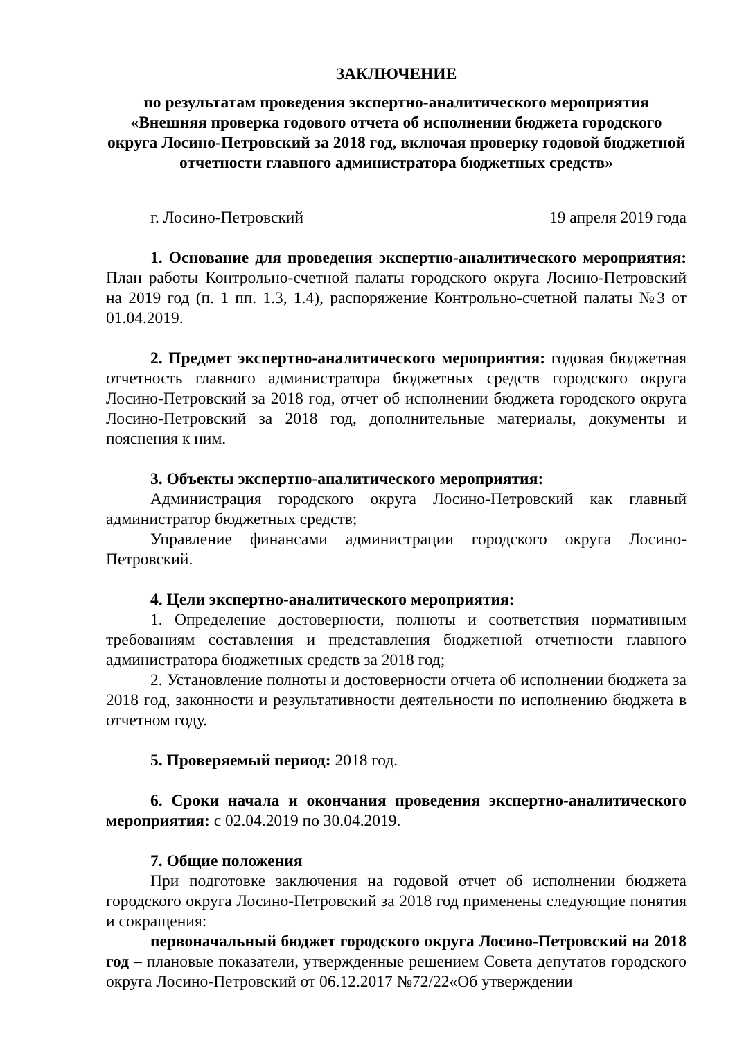ЗАКЛЮЧЕНИЕ
по результатам проведения экспертно-аналитического мероприятия «Внешняя проверка годового отчета об исполнении бюджета городского округа Лосино-Петровский за 2018 год, включая проверку годовой бюджетной отчетности главного администратора бюджетных средств»
г. Лосино-Петровский 19 апреля 2019 года
1. Основание для проведения экспертно-аналитического мероприятия: План работы Контрольно-счетной палаты городского округа Лосино-Петровский на 2019 год (п. 1 пп. 1.3, 1.4), распоряжение Контрольно-счетной палаты №3 от 01.04.2019.
2. Предмет экспертно-аналитического мероприятия: годовая бюджетная отчетность главного администратора бюджетных средств городского округа Лосино-Петровский за 2018 год, отчет об исполнении бюджета городского округа Лосино-Петровский за 2018 год, дополнительные материалы, документы и пояснения к ним.
3. Объекты экспертно-аналитического мероприятия:
Администрация городского округа Лосино-Петровский как главный администратор бюджетных средств;
Управление финансами администрации городского округа Лосино-Петровский.
4. Цели экспертно-аналитического мероприятия:
1. Определение достоверности, полноты и соответствия нормативным требованиям составления и представления бюджетной отчетности главного администратора бюджетных средств за 2018 год;
2. Установление полноты и достоверности отчета об исполнении бюджета за 2018 год, законности и результативности деятельности по исполнению бюджета в отчетном году.
5. Проверяемый период: 2018 год.
6. Сроки начала и окончания проведения экспертно-аналитического мероприятия: с 02.04.2019 по 30.04.2019.
7. Общие положения
При подготовке заключения на годовой отчет об исполнении бюджета городского округа Лосино-Петровский за 2018 год применены следующие понятия и сокращения:
первоначальный бюджет городского округа Лосино-Петровский на 2018 год – плановые показатели, утвержденные решением Совета депутатов городского округа Лосино-Петровский от 06.12.2017 №72/22«Об утверждении